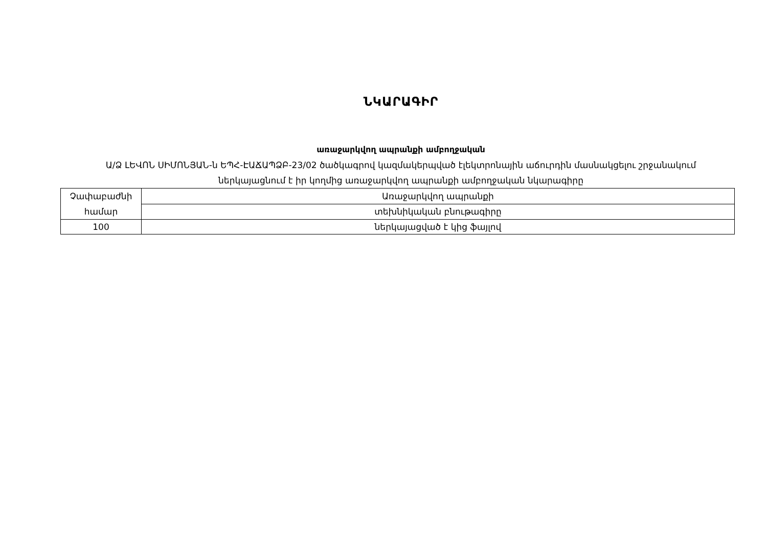ՆԿԱՐԱԳԻՐ
առաջարկվող ապրանքի ամբողջական
Ա/Ձ ԼԵՎՈՆ ՍԻՄՈՆՅԱՆ-ն ԵՊՀ-ԷԱՃԱՊՁԲ-23/02 ծածկագրով կազմակերպված էլեկտրոնային աճուրդին մասնակցելու շրջանակում
ներկայացնում է իր կողմից առաջարկվող ապրանքի ամբողջական նկարագիրը
| Չափաբաժնի համար | Առաջարկվող ապրանքի |
| | տեխնիկական բնութագիրը |
| 100 | ներկայացված է կից ֆայլով |